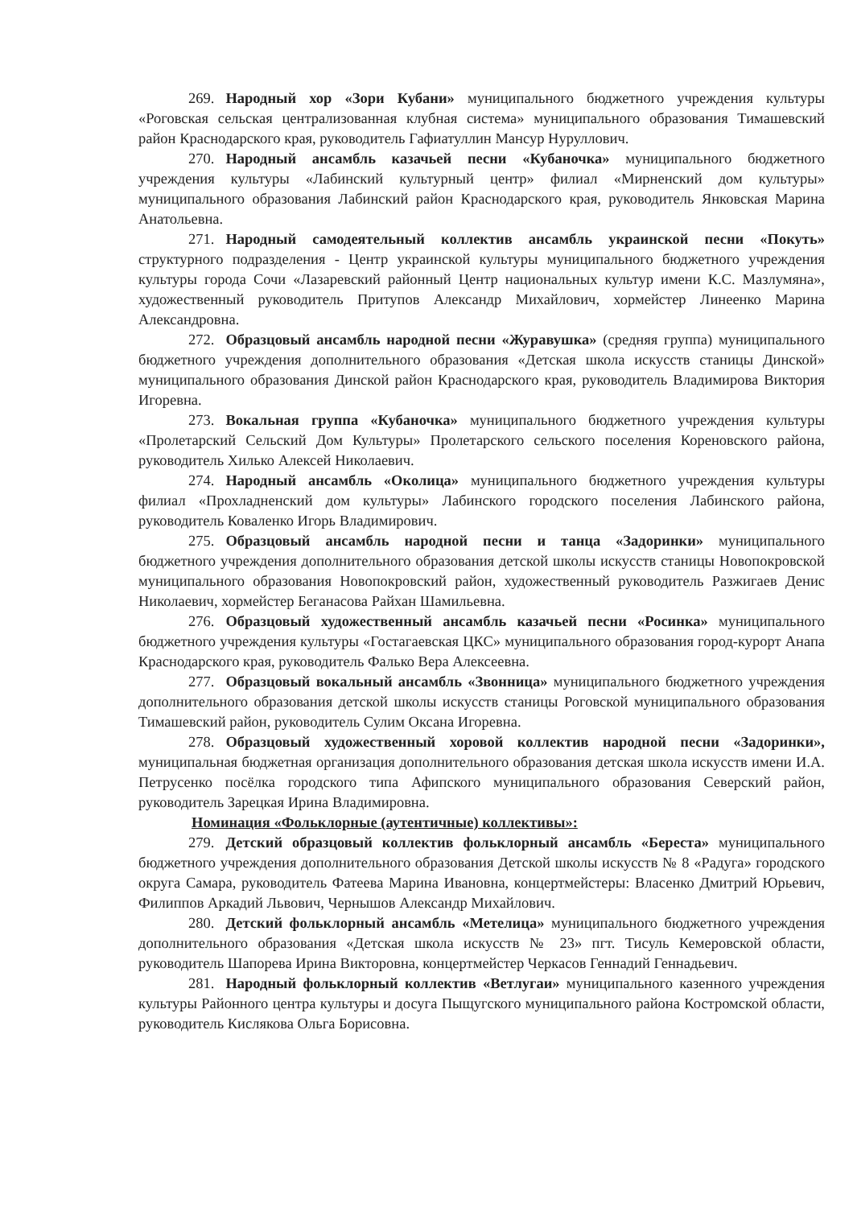269. Народный хор «Зори Кубани» муниципального бюджетного учреждения культуры «Роговская сельская централизованная клубная система» муниципального образования Тимашевский район Краснодарского края, руководитель Гафиатуллин Мансур Нуруллович.
270. Народный ансамбль казачьей песни «Кубаночка» муниципального бюджетного учреждения культуры «Лабинский культурный центр» филиал «Мирненский дом культуры» муниципального образования Лабинский район Краснодарского края, руководитель Янковская Марина Анатольевна.
271. Народный самодеятельный коллектив ансамбль украинской песни «Покуть» структурного подразделения - Центр украинской культуры муниципального бюджетного учреждения культуры города Сочи «Лазаревский районный Центр национальных культур имени К.С. Мазлумяна», художественный руководитель Притупов Александр Михайлович, хормейстер Линеенко Марина Александровна.
272. Образцовый ансамбль народной песни «Журавушка» (средняя группа) муниципального бюджетного учреждения дополнительного образования «Детская школа искусств станицы Динской» муниципального образования Динской район Краснодарского края, руководитель Владимирова Виктория Игоревна.
273. Вокальная группа «Кубаночка» муниципального бюджетного учреждения культуры «Пролетарский Сельский Дом Культуры» Пролетарского сельского поселения Кореновского района, руководитель Хилько Алексей Николаевич.
274. Народный ансамбль «Околица» муниципального бюджетного учреждения культуры филиал «Прохладненский дом культуры» Лабинского городского поселения Лабинского района, руководитель Коваленко Игорь Владимирович.
275. Образцовый ансамбль народной песни и танца «Задоринки» муниципального бюджетного учреждения дополнительного образования детской школы искусств станицы Новопокровской муниципального образования Новопокровский район, художественный руководитель Разжигаев Денис Николаевич, хормейстер Беганасова Райхан Шамильевна.
276. Образцовый художественный ансамбль казачьей песни «Росинка» муниципального бюджетного учреждения культуры «Гостагаевская ЦКС» муниципального образования город-курорт Анапа Краснодарского края, руководитель Фалько Вера Алексеевна.
277. Образцовый вокальный ансамбль «Звонница» муниципального бюджетного учреждения дополнительного образования детской школы искусств станицы Роговской муниципального образования Тимашевский район, руководитель Сулим Оксана Игоревна.
278. Образцовый художественный хоровой коллектив народной песни «Задоринки», муниципальная бюджетная организация дополнительного образования детская школа искусств имени И.А. Петрусенко посёлка городского типа Афипского муниципального образования Северский район, руководитель Зарецкая Ирина Владимировна.
Номинация «Фольклорные (аутентичные) коллективы»:
279. Детский образцовый коллектив фольклорный ансамбль «Береста» муниципального бюджетного учреждения дополнительного образования Детской школы искусств № 8 «Радуга» городского округа Самара, руководитель Фатеева Марина Ивановна, концертмейстеры: Власенко Дмитрий Юрьевич, Филиппов Аркадий Львович, Чернышов Александр Михайлович.
280. Детский фольклорный ансамбль «Метелица» муниципального бюджетного учреждения дополнительного образования «Детская школа искусств № 23» пгт. Тисуль Кемеровской области, руководитель Шапорева Ирина Викторовна, концертмейстер Черкасов Геннадий Геннадьевич.
281. Народный фольклорный коллектив «Ветлугаи» муниципального казенного учреждения культуры Районного центра культуры и досуга Пыщугского муниципального района Костромской области, руководитель Кислякова Ольга Борисовна.